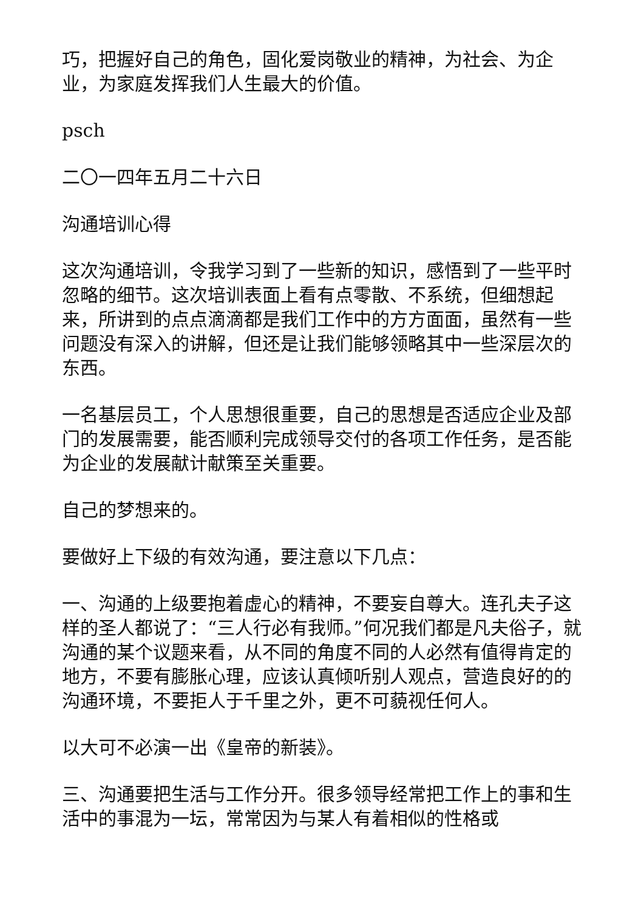巧，把握好自己的角色，固化爱岗敬业的精神，为社会、为企业，为家庭发挥我们人生最大的价值。
psch
二〇一四年五月二十六日
沟通培训心得
这次沟通培训，令我学习到了一些新的知识，感悟到了一些平时忽略的细节。这次培训表面上看有点零散、不系统，但细想起来，所讲到的点点滴滴都是我们工作中的方方面面，虽然有一些问题没有深入的讲解，但还是让我们能够领略其中一些深层次的东西。
一名基层员工，个人思想很重要，自己的思想是否适应企业及部门的发展需要，能否顺利完成领导交付的各项工作任务，是否能为企业的发展献计献策至关重要。
自己的梦想来的。
要做好上下级的有效沟通，要注意以下几点：
一、沟通的上级要抱着虚心的精神，不要妄自尊大。连孔夫子这样的圣人都说了：“三人行必有我师。”何况我们都是凡夫俗子，就沟通的某个议题来看，从不同的角度不同的人必然有值得肯定的地方，不要有膨胀心理，应该认真倾听别人观点，营造良好的的沟通环境，不要拒人于千里之外，更不可藐视任何人。
以大可不必演一出《皇帝的新装》。
三、沟通要把生活与工作分开。很多领导经常把工作上的事和生活中的事混为一坛，常常因为与某人有着相似的性格或